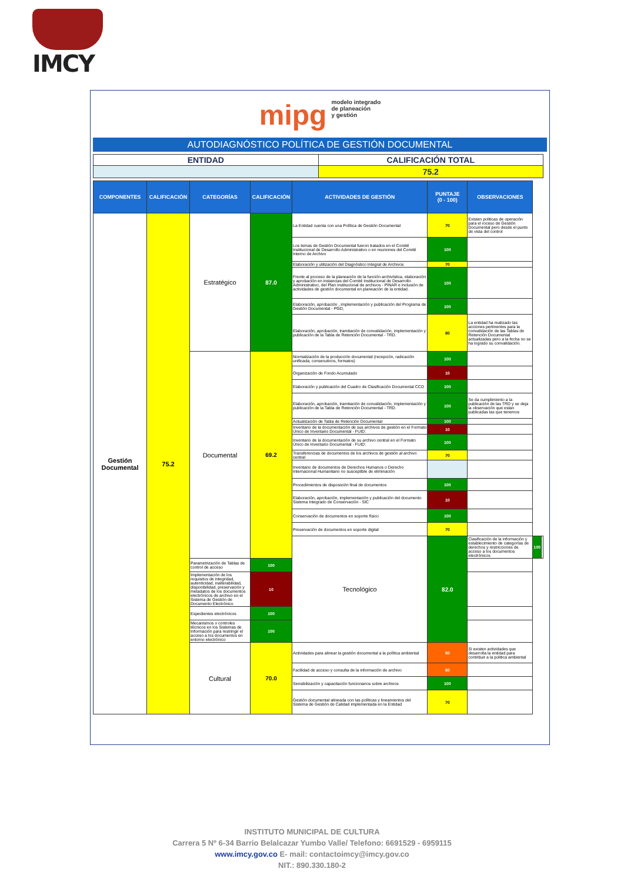IMCY
mipg modelo integrado
de planeación
y gestión
AUTODIAGNÓSTICO POLÍTICA DE GESTIÓN DOCUMENTAL
| ENTIDAD | CALIFICACIÓN TOTAL |
| | 75.2 |
| COMPONENTES | CALIFICACIÓN | CATEGORÍAS | CALIFICACIÓN | ACTIVIDADES DE GESTIÓN | PUNTAJE (0 - 100) | OBSERVACIONES | | |
| --- | --- | --- | --- | --- | --- | --- | --- | --- |
| Gestión Documental | 75.2 | Estratégico | 87.0 | La Entidad cuenta con una Política de Gestión Documental | 70 | Existen politicas de operación para el roceso de Gestión Documental pero desde el punto de vista del control | | |
| | | | | Los temas de Gestión Documental fueron tratados en el Comité Institucional de Desarrollo Administrativo o en reuniones del Comité Interno de Archivo | 100 | | | |
| | | | | Elaboración y utilización del Diagnóstico Integral de Archivos | 70 | | | |
| | | | | Frente al proceso de la planeación de la función archivística, elaboración y aprobación en instancias del Comité Institucional de Desarrollo Administrativo, del Plan institucional de archivos - PINAR e inclusión de actividades de gestión documental en planeación de la entidad. | 100 | | | |
| | | | | Elaboración, aprobación , implementación y publicación del Programa de Gestión Documental - PGD, | 100 | | | |
| | | | | Elaboración, aprobación, tramitación de convalidación, implementación y publicación de la Tabla de Retención Documental - TRD. | 80 | La entidad ha realizado las acciones pertinentes para la convalidación de las Tablas de Retención Documental actualizadas pero a la fecha no se ha logrado su convalidación. | | |
| | | Documental | 69.2 | Normalización de la producción documental (recepción, radicación unificada, consecutivos, formatos) | 100 | | | |
| | | | | Organización de Fondo Acumulado | 10 | | | |
| | | | | Elaboración y publicación del Cuadro de Clasificación Documental CCD | 100 | | | |
| | | | | Elaboración, aprobación, tramitación de convalidación, implementación y publicación de la Tabla de Retención Documental - TRD. | 100 | Se da cumplimiento a la publicación de las TRD y se deja la observación que estan publicadas las que tenemos | | |
| | | | | Actualización de Tabla de Retención Documental | 100 | | | |
| | | | | Inventario de la documentación de sus archivos de gestión en el Formato Único de Inventario Documental - FUID: | 10 | | | |
| | | | | Inventario de la documentación de su archivo central en el Formato Único de Inventario Documental - FUID: | 100 | | | |
| | | | | Transferencias de documentos de los archivos de gestión al archivo central | 70 | | | |
| | | | | Inventario de documentos de Derechos Humanos o Derecho Internacional Humanitario no susceptible de eliminación | | | | |
| | | | | Procedimientos de disposición final de documentos | 100 | | | |
| | | | | Elaboración, aprobación, implementación y publicación del documento Sistema Integrado de Conservación - SIC | 10 | | | |
| | | | | Conservación de documentos en soporte físico | 100 | | | |
| | | | | Preservación de documentos en soporte digital | 70 | | | |
| | | | | Tecnológico | 82.0 | Clasificación de la información y establecimiento de categorías de derechos y restricciones de acceso a los documentos electrónicos | 100 | |
| | | Parametrización de Tablas de control de acceso | 100 | | | | | |
| | | Implementación de los requisitos de integridad, autenticidad, inalterabilidad, disponibilidad, preservación y metadatos de los documentos electrónicos de archivo en el Sistema de Gestión de Documento Electrónico. | 10 | | | | | |
| | | Expedientes electrónicos | 100 | | | | | |
| | | Mecanismos o controles técnicos en los Sistemas de Información para restringir el acceso a los documentos en entorno electrónico | 100 | | | | | |
| | | Cultural | 70.0 | Actividades para alinear la gestión documental a la política ambiental | 50 | Si existen actividades que desarrolla la entidad para contribuir a la politica ambiental | | |
| | | | | Facilidad de acceso y consulta de la información de archivo | 60 | | | |
| | | | | Sensibilización y capacitación funcionarios sobre archivos | 100 | | | |
| | | | | Gestión documental alineada con las políticas y lineamientos del Sistema de Gestión de Calidad implementada en la Entidad | 70 | | | |
INSTITUTO MUNICIPAL DE CULTURA
Carrera 5 Nº 6-34 Barrio Belalcazar Yumbo Valle/ Telefono: 6691529 - 6959115
www.imcy.gov.co E- mail: contactoimcy@imcy.gov.co
NIT.: 890.330.180-2